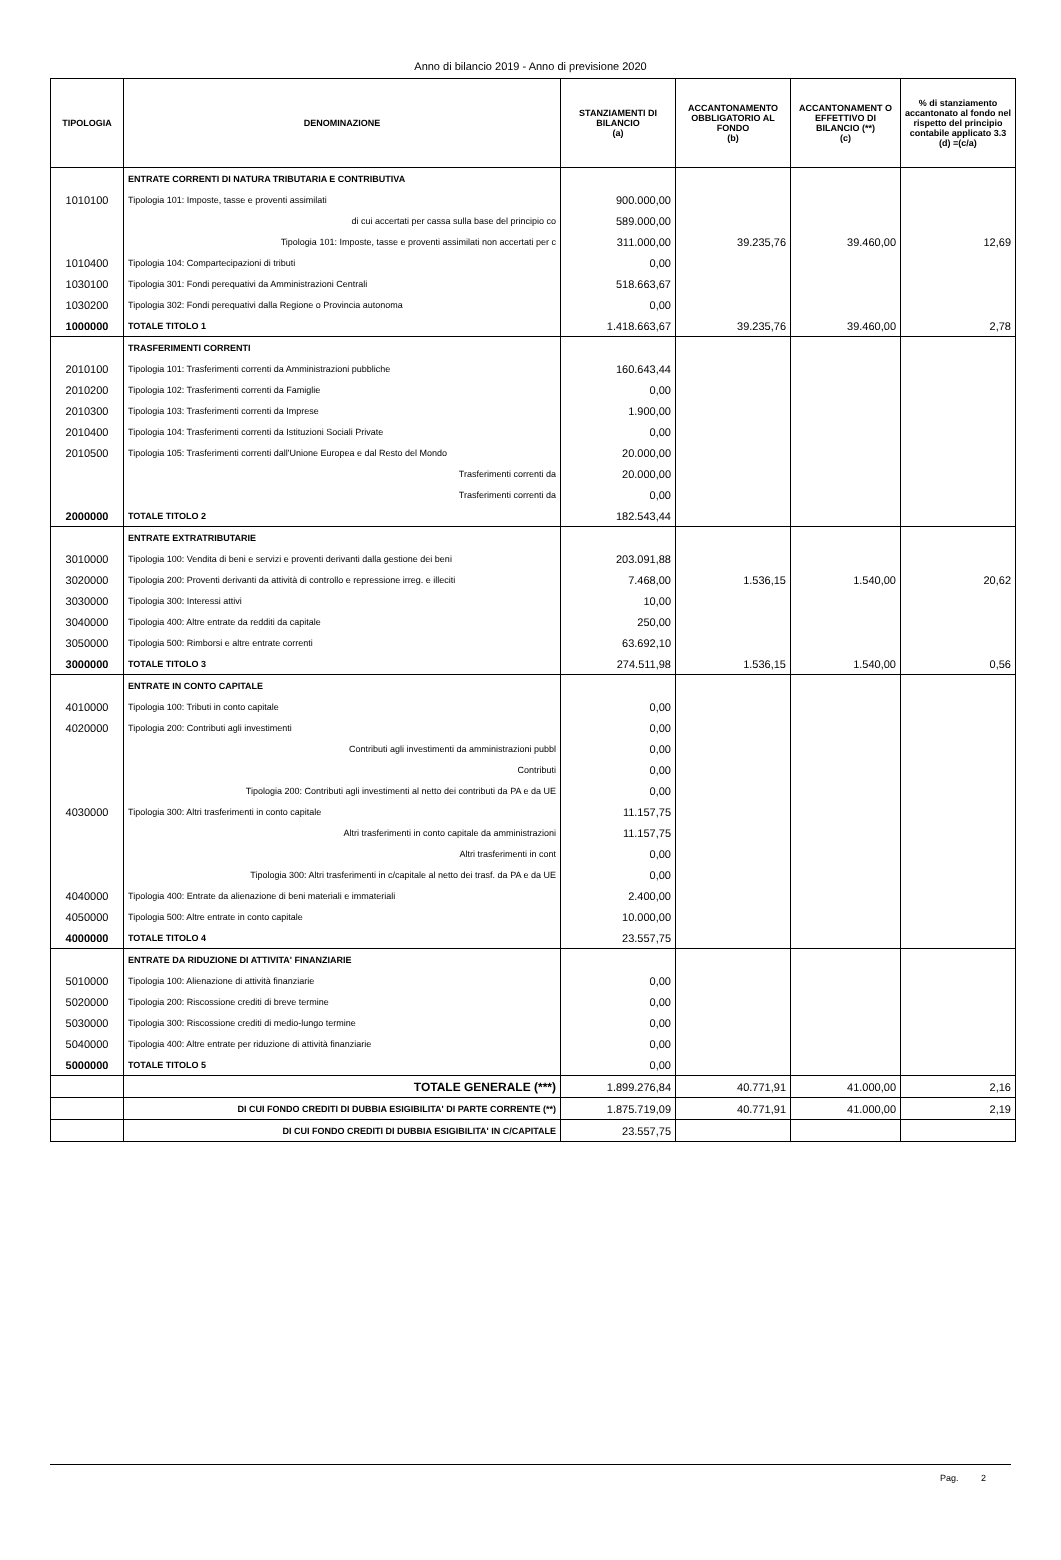Anno di bilancio 2019 - Anno di previsione 2020
| TIPOLOGIA | DENOMINAZIONE | STANZIAMENTI DI BILANCIO (a) | ACCANTONAMENTO OBBLIGATORIO AL FONDO (b) | ACCANTONAMENT O EFFETTIVO DI BILANCIO (**) (c) | % di stanziamento accantonato al fondo nel rispetto del principio contabile applicato 3.3 (d) =(c/a) |
| --- | --- | --- | --- | --- | --- |
| | ENTRATE CORRENTI DI NATURA TRIBUTARIA E CONTRIBUTIVA | | | | |
| 1010100 | Tipologia 101: Imposte, tasse e proventi assimilati | 900.000,00 | | | |
| | di cui accertati per cassa sulla base del principio co | 589.000,00 | | | |
| | Tipologia 101: Imposte, tasse e proventi assimilati non accertati per c | 311.000,00 | 39.235,76 | 39.460,00 | 12,69 |
| 1010400 | Tipologia 104: Compartecipazioni di tributi | 0,00 | | | |
| 1030100 | Tipologia 301: Fondi perequativi da Amministrazioni Centrali | 518.663,67 | | | |
| 1030200 | Tipologia 302: Fondi perequativi dalla Regione o Provincia autonoma | 0,00 | | | |
| 1000000 | TOTALE TITOLO 1 | 1.418.663,67 | 39.235,76 | 39.460,00 | 2,78 |
| | TRASFERIMENTI CORRENTI | | | | |
| 2010100 | Tipologia 101: Trasferimenti correnti da Amministrazioni pubbliche | 160.643,44 | | | |
| 2010200 | Tipologia 102: Trasferimenti correnti da Famiglie | 0,00 | | | |
| 2010300 | Tipologia 103: Trasferimenti correnti da Imprese | 1.900,00 | | | |
| 2010400 | Tipologia 104: Trasferimenti correnti da Istituzioni Sociali Private | 0,00 | | | |
| 2010500 | Tipologia 105: Trasferimenti correnti dall'Unione Europea e dal Resto del Mondo | 20.000,00 | | | |
| | Trasferimenti correnti da | 20.000,00 | | | |
| | Trasferimenti correnti da | 0,00 | | | |
| 2000000 | TOTALE TITOLO 2 | 182.543,44 | | | |
| | ENTRATE EXTRATRIBUTARIE | | | | |
| 3010000 | Tipologia 100: Vendita di beni e servizi e proventi derivanti dalla gestione dei beni | 203.091,88 | | | |
| 3020000 | Tipologia 200: Proventi derivanti da attività di controllo e repressione irreg. e illeciti | 7.468,00 | 1.536,15 | 1.540,00 | 20,62 |
| 3030000 | Tipologia 300: Interessi attivi | 10,00 | | | |
| 3040000 | Tipologia 400: Altre entrate da redditi da capitale | 250,00 | | | |
| 3050000 | Tipologia 500: Rimborsi e altre entrate correnti | 63.692,10 | | | |
| 3000000 | TOTALE TITOLO 3 | 274.511,98 | 1.536,15 | 1.540,00 | 0,56 |
| | ENTRATE IN CONTO CAPITALE | | | | |
| 4010000 | Tipologia 100: Tributi in conto capitale | 0,00 | | | |
| 4020000 | Tipologia 200: Contributi agli investimenti | 0,00 | | | |
| | Contributi agli investimenti da amministrazioni pubbl | 0,00 | | | |
| | Contributi | 0,00 | | | |
| | Tipologia 200: Contributi agli investimenti al netto dei contributi da PA e da UE | 0,00 | | | |
| 4030000 | Tipologia 300: Altri trasferimenti in conto capitale | 11.157,75 | | | |
| | Altri trasferimenti in conto capitale da amministrazioni | 11.157,75 | | | |
| | Altri trasferimenti in cont | 0,00 | | | |
| | Tipologia 300: Altri trasferimenti in c/capitale al netto dei trasf. da PA e da UE | 0,00 | | | |
| 4040000 | Tipologia 400: Entrate da alienazione di beni materiali e immateriali | 2.400,00 | | | |
| 4050000 | Tipologia 500: Altre entrate in conto capitale | 10.000,00 | | | |
| 4000000 | TOTALE TITOLO 4 | 23.557,75 | | | |
| | ENTRATE DA RIDUZIONE DI ATTIVITA' FINANZIARIE | | | | |
| 5010000 | Tipologia 100: Alienazione di attività finanziarie | 0,00 | | | |
| 5020000 | Tipologia 200: Riscossione crediti di breve termine | 0,00 | | | |
| 5030000 | Tipologia 300: Riscossione crediti di medio-lungo termine | 0,00 | | | |
| 5040000 | Tipologia 400: Altre entrate per riduzione di attività finanziarie | 0,00 | | | |
| 5000000 | TOTALE TITOLO 5 | 0,00 | | | |
| | TOTALE GENERALE (***) | 1.899.276,84 | 40.771,91 | 41.000,00 | 2,16 |
| | DI CUI FONDO CREDITI DI DUBBIA ESIGIBILITA' DI PARTE CORRENTE (**) | 1.875.719,09 | 40.771,91 | 41.000,00 | 2,19 |
| | DI CUI FONDO CREDITI DI DUBBIA ESIGIBILITA' IN C/CAPITALE | 23.557,75 | | | |
Pag. 2